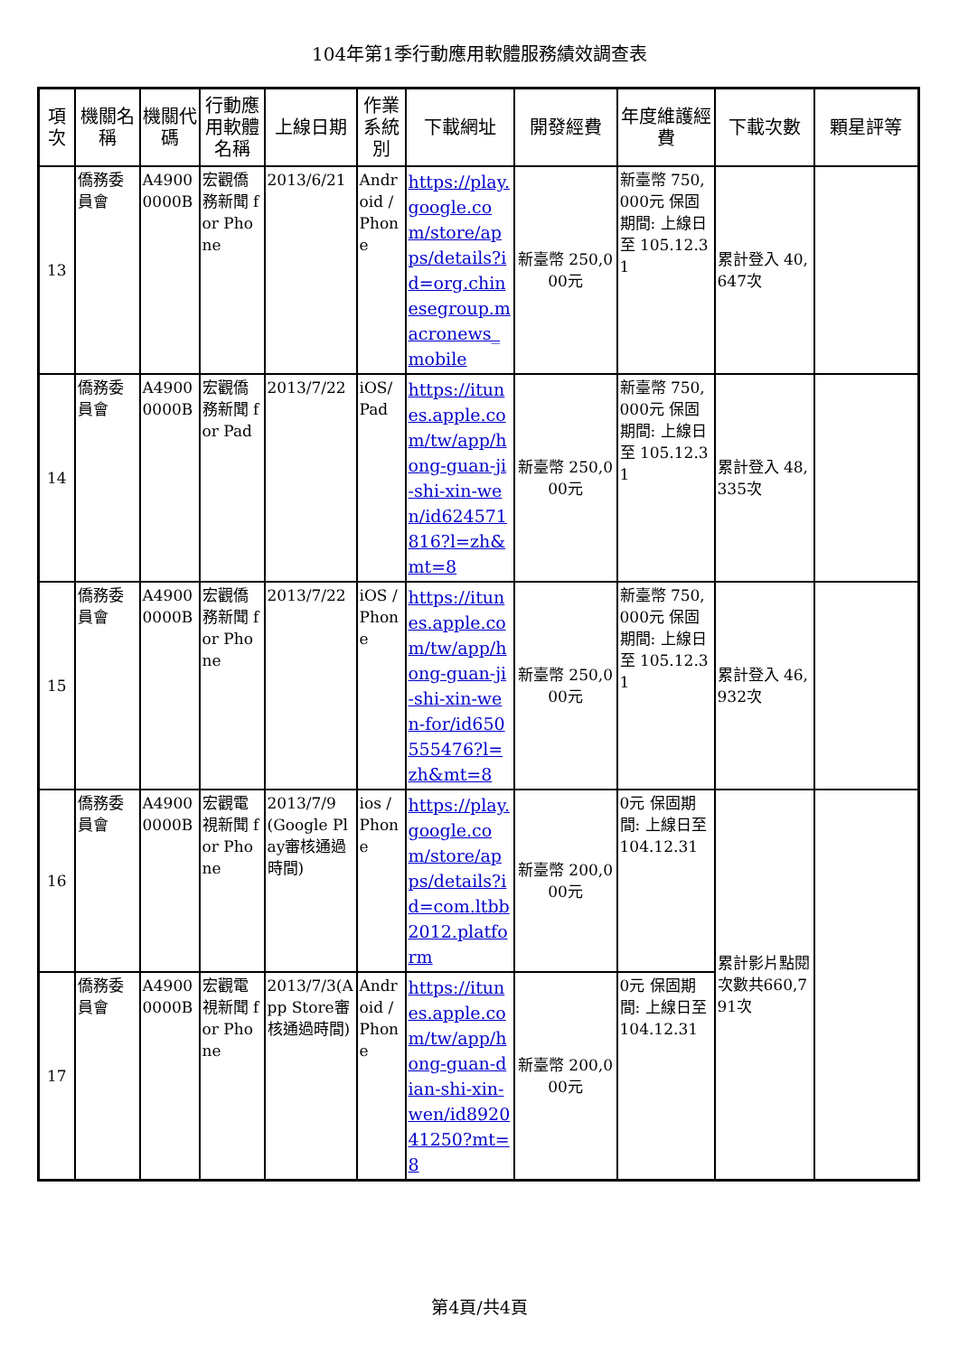104年第1季行動應用軟體服務績效調查表
| 項次 | 機關名稱 | 機關代碼 | 行動應用軟體名稱 | 上線日期 | 作業系統別 | 下載網址 | 開發經費 | 年度維護經費 | 下載次數 | 顆星評等 |
| --- | --- | --- | --- | --- | --- | --- | --- | --- | --- | --- |
| 13 | 僑務委員會 | A49000000B | 宏觀僑務新聞 for Phone | 2013/6/21 | Android / Phone | https://play.google.com/store/apps/details?id=org.chinesegroup.macronews_mobile | 新臺幣 250,000元 | 新臺幣 750,000元 保固期間: 上線日至 105.12.31 | 累計登入 40,647次 | |
| 14 | 僑務委員會 | A49000000B | 宏觀僑務新聞 for Pad | 2013/7/22 | iOS/ Pad | https://itunes.apple.com/tw/app/hong-guan-ji-shi-xin-wen/id624571816?l=zh&mt=8 | 新臺幣 250,000元 | 新臺幣 750,000元 保固期間: 上線日至 105.12.31 | 累計登入 48,335次 | |
| 15 | 僑務委員會 | A49000000B | 宏觀僑務新聞 for Phone | 2013/7/22 | iOS / Phone | https://itunes.apple.com/tw/app/hong-guan-ji-shi-xin-wen-for/id650555476?l=zh&mt=8 | 新臺幣 250,000元 | 新臺幣 750,000元 保固期間: 上線日至 105.12.31 | 累計登入 46,932次 | |
| 16 | 僑務委員會 | A49000000B | 宏觀電視新聞 for Phone | 2013/7/9(Google Play審核通過時間) | ios / Phone | https://play.google.com/store/apps/details?id=com.ltbb2012.platform | 新臺幣 200,000元 | 0元 保固期間: 上線日至 104.12.31 | 累計影片點閱次數共660,791次 | |
| 17 | 僑務委員會 | A49000000B | 宏觀電視新聞 for Phone | 2013/7/3(App Store審核通過時間) | Android / Phone | https://itunes.apple.com/tw/app/hong-guan-dian-shi-xin-wen/id892041250?mt=8 | 新臺幣 200,000元 | 0元 保固期間: 上線日至 104.12.31 | | |
第4頁/共4頁